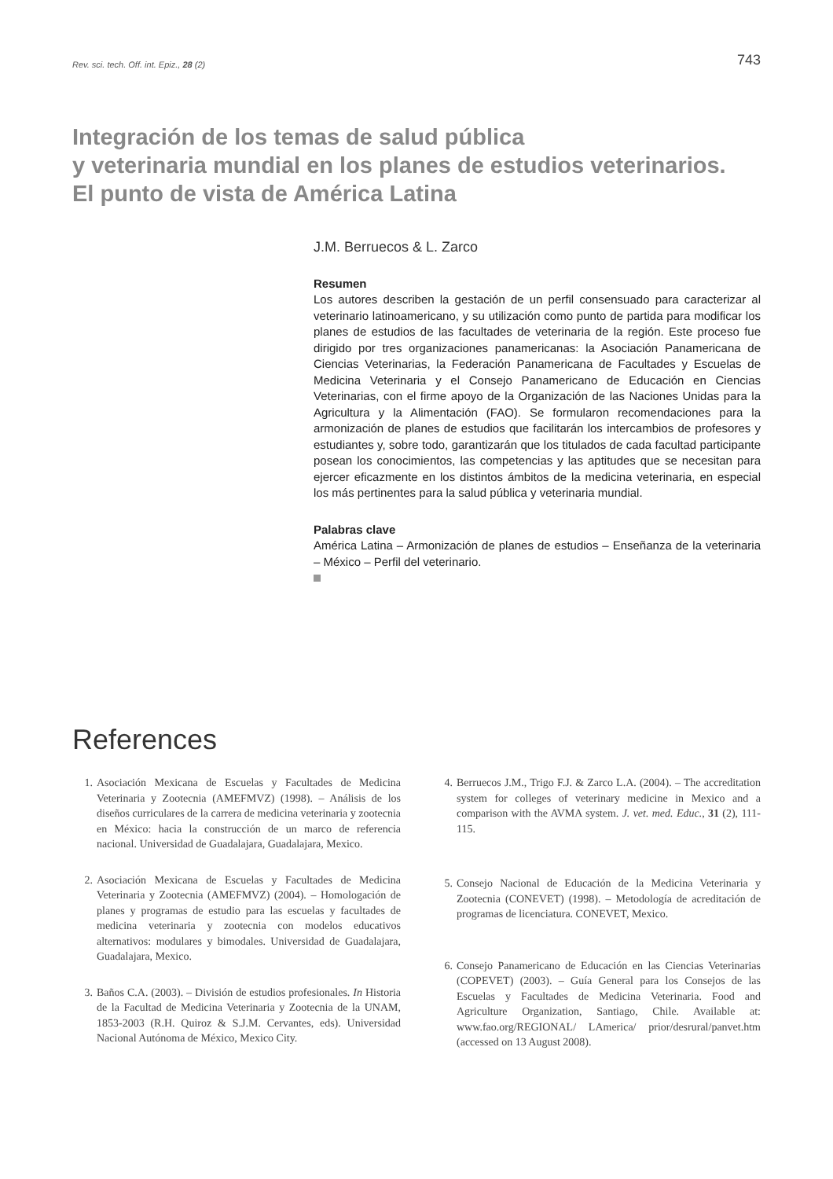Rev. sci. tech. Off. int. Epiz., 28 (2) 743
Integración de los temas de salud pública
y veterinaria mundial en los planes de estudios veterinarios.
El punto de vista de América Latina
J.M. Berruecos & L. Zarco
Resumen
Los autores describen la gestación de un perfil consensuado para caracterizar al veterinario latinoamericano, y su utilización como punto de partida para modificar los planes de estudios de las facultades de veterinaria de la región. Este proceso fue dirigido por tres organizaciones panamericanas: la Asociación Panamericana de Ciencias Veterinarias, la Federación Panamericana de Facultades y Escuelas de Medicina Veterinaria y el Consejo Panamericano de Educación en Ciencias Veterinarias, con el firme apoyo de la Organización de las Naciones Unidas para la Agricultura y la Alimentación (FAO). Se formularon recomendaciones para la armonización de planes de estudios que facilitarán los intercambios de profesores y estudiantes y, sobre todo, garantizarán que los titulados de cada facultad participante posean los conocimientos, las competencias y las aptitudes que se necesitan para ejercer eficazmente en los distintos ámbitos de la medicina veterinaria, en especial los más pertinentes para la salud pública y veterinaria mundial.
Palabras clave
América Latina – Armonización de planes de estudios – Enseñanza de la veterinaria – México – Perfil del veterinario.
References
1. Asociación Mexicana de Escuelas y Facultades de Medicina Veterinaria y Zootecnia (AMEFMVZ) (1998). – Análisis de los diseños curriculares de la carrera de medicina veterinaria y zootecnia en México: hacia la construcción de un marco de referencia nacional. Universidad de Guadalajara, Guadalajara, Mexico.
2. Asociación Mexicana de Escuelas y Facultades de Medicina Veterinaria y Zootecnia (AMEFMVZ) (2004). – Homologación de planes y programas de estudio para las escuelas y facultades de medicina veterinaria y zootecnia con modelos educativos alternativos: modulares y bimodales. Universidad de Guadalajara, Guadalajara, Mexico.
3. Baños C.A. (2003). – División de estudios profesionales. In Historia de la Facultad de Medicina Veterinaria y Zootecnia de la UNAM, 1853-2003 (R.H. Quiroz & S.J.M. Cervantes, eds). Universidad Nacional Autónoma de México, Mexico City.
4. Berruecos J.M., Trigo F.J. & Zarco L.A. (2004). – The accreditation system for colleges of veterinary medicine in Mexico and a comparison with the AVMA system. J. vet. med. Educ., 31 (2), 111-115.
5. Consejo Nacional de Educación de la Medicina Veterinaria y Zootecnia (CONEVET) (1998). – Metodología de acreditación de programas de licenciatura. CONEVET, Mexico.
6. Consejo Panamericano de Educación en las Ciencias Veterinarias (COPEVET) (2003). – Guía General para los Consejos de las Escuelas y Facultades de Medicina Veterinaria. Food and Agriculture Organization, Santiago, Chile. Available at: www.fao.org/REGIONAL/ LAmerica/ prior/desrural/panvet.htm (accessed on 13 August 2008).